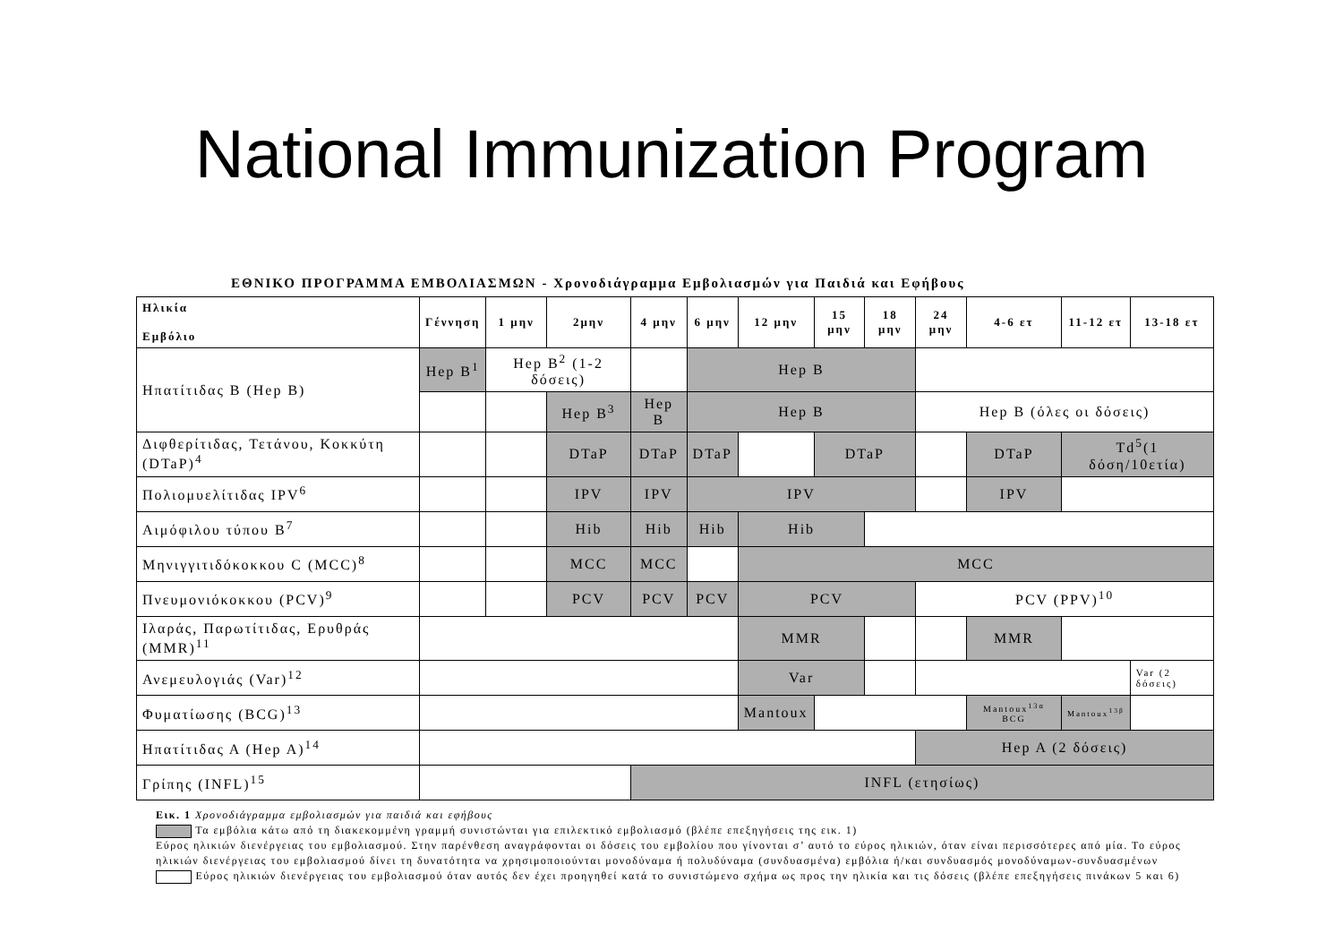National Immunization Program
ΕΘΝΙΚΟ ΠΡΟΓΡΑΜΜΑ ΕΜΒΟΛΙΑΣΜΩΝ - Χρονοδιάγραμμα Εμβολιασμών για Παιδιά και Εφήβους
| Ηλικία Εμβόλιο | Γέννηση | 1 μην | 2μην | 4 μην | 6 μην | 12 μην | 15 μην | 18 μην | 24 μην | 4-6 ετ | 11-12 ετ | 13-18 ετ |
| --- | --- | --- | --- | --- | --- | --- | --- | --- | --- | --- | --- | --- |
| Ηπατίτιδας Β (Hep B) | Hep B<sup>1</sup> | Hep B<sup>2</sup> (1-2 δόσεις) | | | Hep B | | | | | | | |
| | | | Hep B<sup>3</sup> | Hep B | Hep B | | | | Hep B (όλες οι δόσεις) | | | |
| Διφθερίτιδας, Τετάνου, Κοκκύτη (DTaP)<sup>4</sup> | | | DTaP | DTaP | DTaP | | DTaP | | | DTaP | Td<sup>5</sup>(1 δόση/10ετία) | |
| Πολιομυελίτιδας IPV<sup>6</sup> | | | IPV | IPV | IPV | | | | | IPV | | |
| Αιμόφιλου τύπου Β<sup>7</sup> | | | Hib | Hib | Hib | Hib | | | | | | |
| Μηνιγγιτιδόκοκκου C (MCC)<sup>8</sup> | | | MCC | MCC | | MCC | | | | | | |
| Πνευμονιόκοκκου (PCV)<sup>9</sup> | | | PCV | PCV | PCV | PCV | | | PCV (PPV)<sup>10</sup> | | | |
| Ιλαράς, Παρωτίτιδας, Ερυθράς (MMR)<sup>11</sup> | | | | | | MMR | | | | MMR | | |
| Ανεμευλογιάς (Var)<sup>12</sup> | | | | | | Var | | | | | | Var (2 δόσεις) |
| Φυματίωσης (BCG)<sup>13</sup> | | | | | | Mantoux | | | | Mantoux<sup>13α</sup> BCG | Mantoux<sup>13β</sup> | |
| Ηπατίτιδας Α (Hep A)<sup>14</sup> | | | | | | | | | Hep A (2 δόσεις) | | | |
| Γρίπης (INFL)<sup>15</sup> | | | | INFL (ετησίως) | | | | | | | | |
Εικ. 1 Χρονοδιάγραμμα εμβολιασμών για παιδιά και εφήβους
Τα εμβόλια κάτω από τη διακεκομμένη γραμμή συνιστώνται για επιλεκτικό εμβολιασμό (βλέπε επεξηγήσεις της εικ. 1)
Εύρος ηλικιών διενέργειας του εμβολιασμού. Στην παρένθεση αναγράφονται οι δόσεις του εμβολίου που γίνονται σ’ αυτό το εύρος ηλικιών, όταν είναι περισσότερες από μία. Το εύρος ηλικιών διενέργειας του εμβολιασμού δίνει τη δυνατότητα να χρησιμοποιούνται μονοδύναμα ή πολυδύναμα (συνδυασμένα) εμβόλια ή/και συνδυασμός μονοδύναμων-συνδυασμένων
Εύρος ηλικιών διενέργειας του εμβολιασμού όταν αυτός δεν έχει προηγηθεί κατά το συνιστώμενο σχήμα ως προς την ηλικία και τις δόσεις (βλέπε επεξηγήσεις πινάκων 5 και 6)